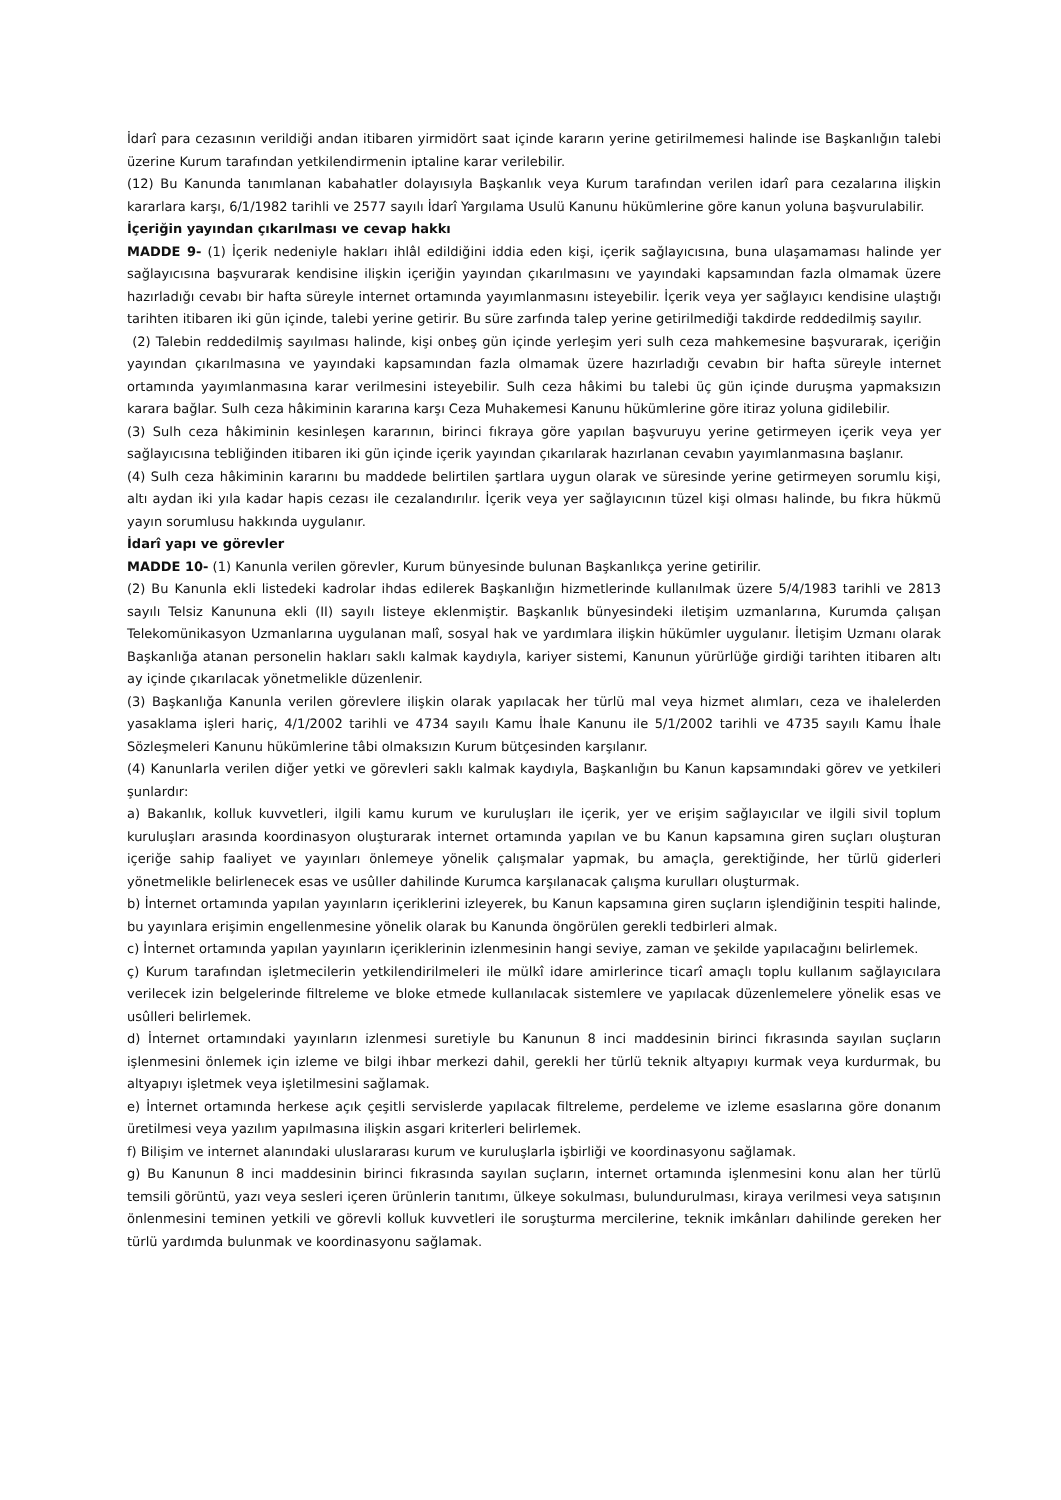İdarî para cezasının verildiği andan itibaren yirmidört saat içinde kararın yerine getirilmemesi halinde ise Başkanlığın talebi üzerine Kurum tarafından yetkilendirmenin iptaline karar verilebilir.
(12) Bu Kanunda tanımlanan kabahatler dolayısıyla Başkanlık veya Kurum tarafından verilen idarî para cezalarına ilişkin kararlara karşı, 6/1/1982 tarihli ve 2577 sayılı İdarî Yargılama Usulü Kanunu hükümlerine göre kanun yoluna başvurulabilir.
İçeriğin yayından çıkarılması ve cevap hakkı
MADDE 9- (1) İçerik nedeniyle hakları ihlâl edildiğini iddia eden kişi, içerik sağlayıcısına, buna ulaşamaması halinde yer sağlayıcısına başvurarak kendisine ilişkin içeriğin yayından çıkarılmasını ve yayındaki kapsamından fazla olmamak üzere hazırladığı cevabı bir hafta süreyle internet ortamında yayımlanmasını isteyebilir. İçerik veya yer sağlayıcı kendisine ulaştığı tarihten itibaren iki gün içinde, talebi yerine getirir. Bu süre zarfında talep yerine getirilmediği takdirde reddedilmiş sayılır.
(2) Talebin reddedilmiş sayılması halinde, kişi onbeş gün içinde yerleşim yeri sulh ceza mahkemesine başvurarak, içeriğin yayından çıkarılmasına ve yayındaki kapsamından fazla olmamak üzere hazırladığı cevabın bir hafta süreyle internet ortamında yayımlanmasına karar verilmesini isteyebilir. Sulh ceza hâkimi bu talebi üç gün içinde duruşma yapmaksızın karara bağlar. Sulh ceza hâkiminin kararına karşı Ceza Muhakemesi Kanunu hükümlerine göre itiraz yoluna gidilebilir.
(3) Sulh ceza hâkiminin kesinleşen kararının, birinci fıkraya göre yapılan başvuruyu yerine getirmeyen içerik veya yer sağlayıcısına tebliğinden itibaren iki gün içinde içerik yayından çıkarılarak hazırlanan cevabın yayımlanmasına başlanır.
(4) Sulh ceza hâkiminin kararını bu maddede belirtilen şartlara uygun olarak ve süresinde yerine getirmeyen sorumlu kişi, altı aydan iki yıla kadar hapis cezası ile cezalandırılır. İçerik veya yer sağlayıcının tüzel kişi olması halinde, bu fıkra hükmü yayın sorumlusu hakkında uygulanır.
İdarî yapı ve görevler
MADDE 10- (1) Kanunla verilen görevler, Kurum bünyesinde bulunan Başkanlıkça yerine getirilir.
(2) Bu Kanunla ekli listedeki kadrolar ihdas edilerek Başkanlığın hizmetlerinde kullanılmak üzere 5/4/1983 tarihli ve 2813 sayılı Telsiz Kanununa ekli (II) sayılı listeye eklenmiştir. Başkanlık bünyesindeki iletişim uzmanlarına, Kurumda çalışan Telekomünikasyon Uzmanlarına uygulanan malî, sosyal hak ve yardımlara ilişkin hükümler uygulanır. İletişim Uzmanı olarak Başkanlığa atanan personelin hakları saklı kalmak kaydıyla, kariyer sistemi, Kanunun yürürlüğe girdiği tarihten itibaren altı ay içinde çıkarılacak yönetmelikle düzenlenir.
(3) Başkanlığa Kanunla verilen görevlere ilişkin olarak yapılacak her türlü mal veya hizmet alımları, ceza ve ihalelerden yasaklama işleri hariç, 4/1/2002 tarihli ve 4734 sayılı Kamu İhale Kanunu ile 5/1/2002 tarihli ve 4735 sayılı Kamu İhale Sözleşmeleri Kanunu hükümlerine tâbi olmaksızın Kurum bütçesinden karşılanır.
(4) Kanunlarla verilen diğer yetki ve görevleri saklı kalmak kaydıyla, Başkanlığın bu Kanun kapsamındaki görev ve yetkileri şunlardır:
a) Bakanlık, kolluk kuvvetleri, ilgili kamu kurum ve kuruluşları ile içerik, yer ve erişim sağlayıcılar ve ilgili sivil toplum kuruluşları arasında koordinasyon oluşturarak internet ortamında yapılan ve bu Kanun kapsamına giren suçları oluşturan içeriğe sahip faaliyet ve yayınları önlemeye yönelik çalışmalar yapmak, bu amaçla, gerektiğinde, her türlü giderleri yönetmelikle belirlenecek esas ve usûller dahilinde Kurumca karşılanacak çalışma kurulları oluşturmak.
b) İnternet ortamında yapılan yayınların içeriklerini izleyerek, bu Kanun kapsamına giren suçların işlendiğinin tespiti halinde, bu yayınlara erişimin engellenmesine yönelik olarak bu Kanunda öngörülen gerekli tedbirleri almak.
c) İnternet ortamında yapılan yayınların içeriklerinin izlenmesinin hangi seviye, zaman ve şekilde yapılacağını belirlemek.
ç) Kurum tarafından işletmecilerin yetkilendirilmeleri ile mülkî idare amirlerince ticarî amaçlı toplu kullanım sağlayıcılara verilecek izin belgelerinde filtreleme ve bloke etmede kullanılacak sistemlere ve yapılacak düzenlemelere yönelik esas ve usûlleri belirlemek.
d) İnternet ortamındaki yayınların izlenmesi suretiyle bu Kanunun 8 inci maddesinin birinci fıkrasında sayılan suçların işlenmesini önlemek için izleme ve bilgi ihbar merkezi dahil, gerekli her türlü teknik altyapıyı kurmak veya kurdurmak, bu altyapıyı işletmek veya işletilmesini sağlamak.
e) İnternet ortamında herkese açık çeşitli servislerde yapılacak filtreleme, perdeleme ve izleme esaslarına göre donanım üretilmesi veya yazılım yapılmasına ilişkin asgari kriterleri belirlemek.
f) Bilişim ve internet alanındaki uluslararası kurum ve kuruluşlarla işbirliği ve koordinasyonu sağlamak.
g) Bu Kanunun 8 inci maddesinin birinci fıkrasında sayılan suçların, internet ortamında işlenmesini konu alan her türlü temsili görüntü, yazı veya sesleri içeren ürünlerin tanıtımı, ülkeye sokulması, bulundurulması, kiraya verilmesi veya satışının önlenmesini teminen yetkili ve görevli kolluk kuvvetleri ile soruşturma mercilerine, teknik imkânları dahilinde gereken her türlü yardımda bulunmak ve koordinasyonu sağlamak.